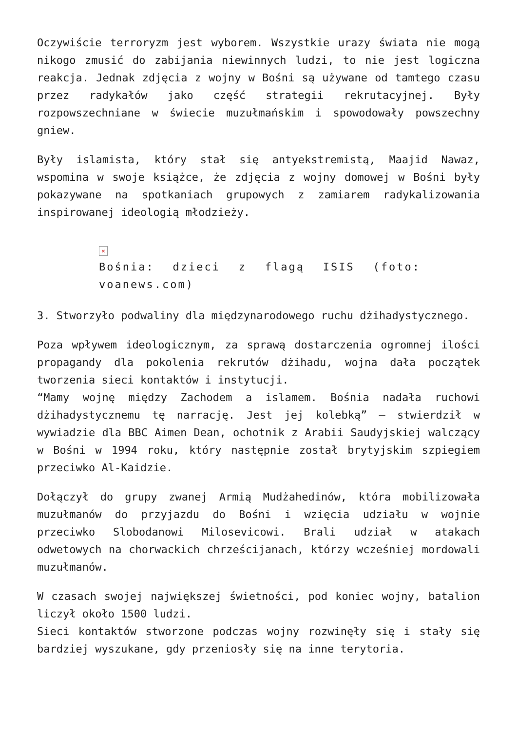Oczywiście terroryzm jest wyborem. Wszystkie urazy świata nie mogą nikogo zmusić do zabijania niewinnych ludzi, to nie jest logiczna reakcja. Jednak zdjęcia z wojny w Bośni są używane od tamtego czasu przez radykałów jako część strategii rekrutacyjnej. Były rozpowszechniane w świecie muzułmańskim i spowodowały powszechny gniew.
Były islamista, który stał się antyekstremistą, Maajid Nawaz, wspomina w swoje książce, że zdjęcia z wojny domowej w Bośni były pokazywane na spotkaniach grupowych z zamiarem radykalizowania inspirowanej ideologią młodzieży.
×
Bośnia: dzieci z flagą ISIS (foto: voanews.com)
3. Stworzyło podwaliny dla międzynarodowego ruchu dżihadystycznego.
Poza wpływem ideologicznym, za sprawą dostarczenia ogromnej ilości propagandy dla pokolenia rekrutów dżihadu, wojna dała początek tworzenia sieci kontaktów i instytucji.
“Mamy wojnę między Zachodem a islamem. Bośnia nadała ruchowi dżihadystycznemu tę narrację. Jest jej kolebką” – stwierdził w wywiadzie dla BBC Aimen Dean, ochotnik z Arabii Saudyjskiej walczący w Bośni w 1994 roku, który następnie został brytyjskim szpiegiem przeciwko Al-Kaidzie.
Dołączył do grupy zwanej Armią Mudżahedinów, która mobilizowała muzułmanów do przyjazdu do Bośni i wzięcia udziału w wojnie przeciwko Slobodanowi Milosevicowi. Brali udział w atakach odwetowych na chorwackich chrześcijanach, którzy wcześniej mordowali muzułmanów.
W czasach swojej największej świetności, pod koniec wojny, batalion liczył około 1500 ludzi.
Sieci kontaktów stworzone podczas wojny rozwinęły się i stały się bardziej wyszukane, gdy przeniosły się na inne terytoria.